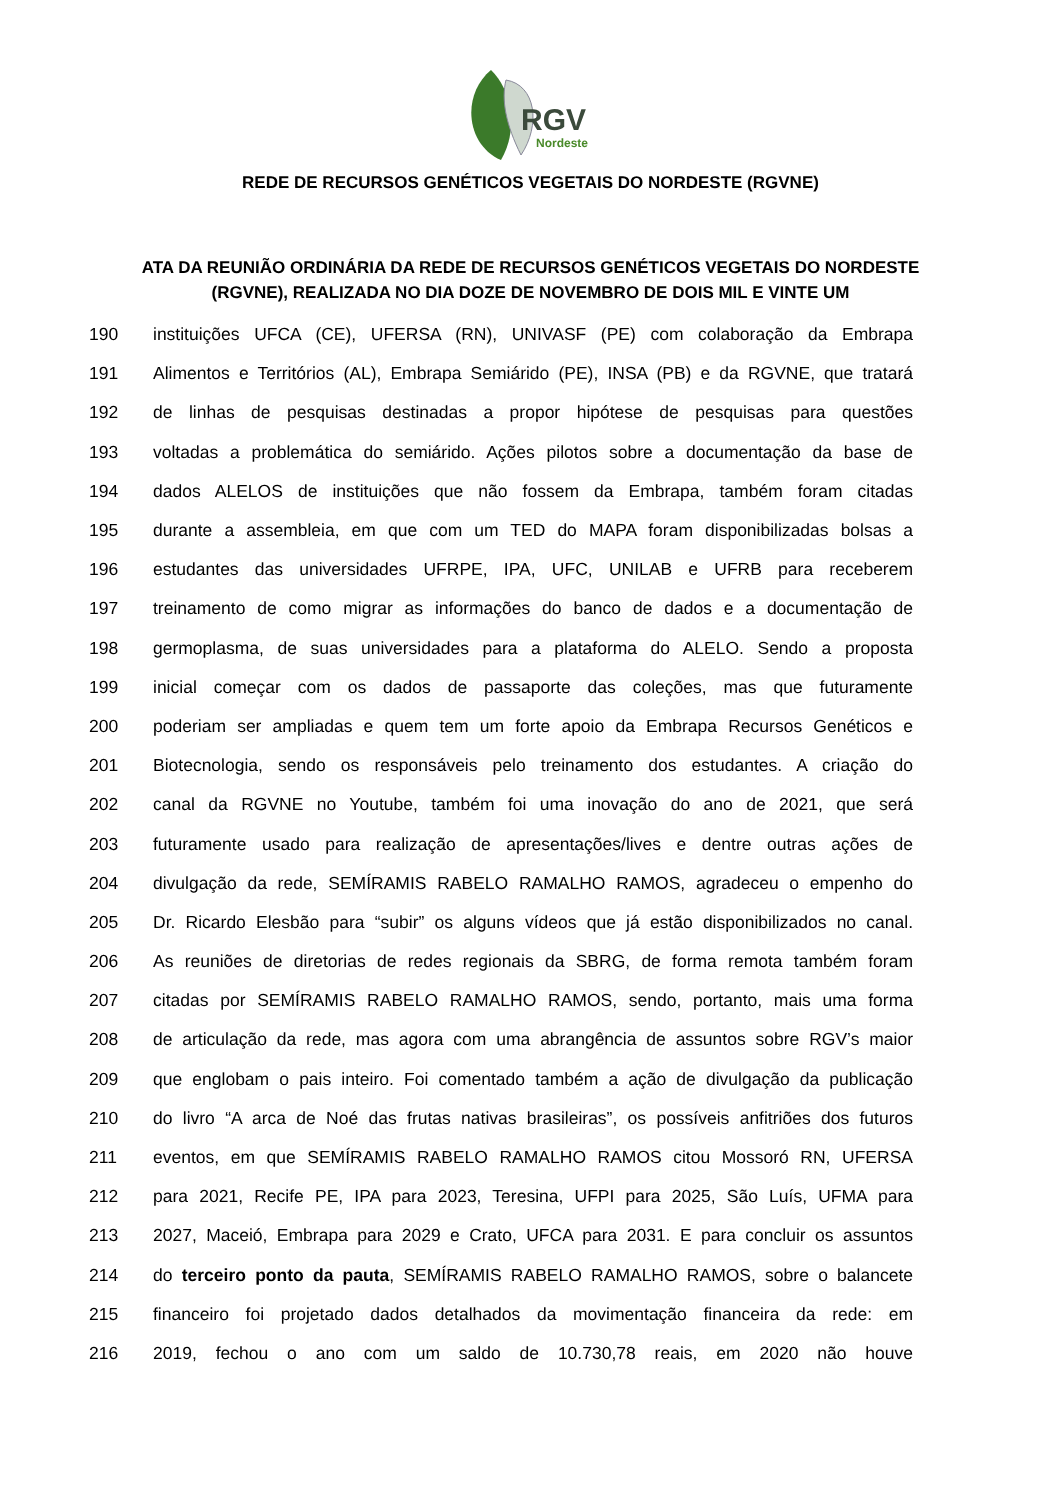RGV
Nordeste
REDE DE RECURSOS GENÉTICOS VEGETAIS DO NORDESTE (RGVNE)
ATA DA REUNIÃO ORDINÁRIA DA REDE DE RECURSOS GENÉTICOS VEGETAIS DO NORDESTE (RGVNE), REALIZADA NO DIA DOZE DE NOVEMBRO DE DOIS MIL E VINTE UM
190 instituições UFCA (CE), UFERSA (RN), UNIVASF (PE) com colaboração da Embrapa
191 Alimentos e Territórios (AL), Embrapa Semiárido (PE), INSA (PB) e da RGVNE, que tratará
192 de linhas de pesquisas destinadas a propor hipótese de pesquisas para questões
193 voltadas a problemática do semiárido. Ações pilotos sobre a documentação da base de
194 dados ALELOS de instituições que não fossem da Embrapa, também foram citadas
195 durante a assembleia, em que com um TED do MAPA foram disponibilizadas bolsas a
196 estudantes das universidades UFRPE, IPA, UFC, UNILAB e UFRB para receberem
197 treinamento de como migrar as informações do banco de dados e a documentação de
198 germoplasma, de suas universidades para a plataforma do ALELO. Sendo a proposta
199 inicial começar com os dados de passaporte das coleções, mas que futuramente
200 poderiam ser ampliadas e quem tem um forte apoio da Embrapa Recursos Genéticos e
201 Biotecnologia, sendo os responsáveis pelo treinamento dos estudantes. A criação do
202 canal da RGVNE no Youtube, também foi uma inovação do ano de 2021, que será
203 futuramente usado para realização de apresentações/lives e dentre outras ações de
204 divulgação da rede, SEMÍRAMIS RABELO RAMALHO RAMOS, agradeceu o empenho do
205 Dr. Ricardo Elesbão para “subir” os alguns vídeos que já estão disponibilizados no canal.
206 As reuniões de diretorias de redes regionais da SBRG, de forma remota também foram
207 citadas por SEMÍRAMIS RABELO RAMALHO RAMOS, sendo, portanto, mais uma forma
208 de articulação da rede, mas agora com uma abrangência de assuntos sobre RGV’s maior
209 que englobam o pais inteiro. Foi comentado também a ação de divulgação da publicação
210 do livro “A arca de Noé das frutas nativas brasileiras”, os possíveis anfitriões dos futuros
211 eventos, em que SEMÍRAMIS RABELO RAMALHO RAMOS citou Mossoró RN, UFERSA
212 para 2021, Recife PE, IPA para 2023, Teresina, UFPI para 2025, São Luís, UFMA para
213 2027, Maceió, Embrapa para 2029 e Crato, UFCA para 2031. E para concluir os assuntos
214 do terceiro ponto da pauta, SEMÍRAMIS RABELO RAMALHO RAMOS, sobre o balancete
215 financeiro foi projetado dados detalhados da movimentação financeira da rede: em
216 2019, fechou o ano com um saldo de 10.730,78 reais, em 2020 não houve